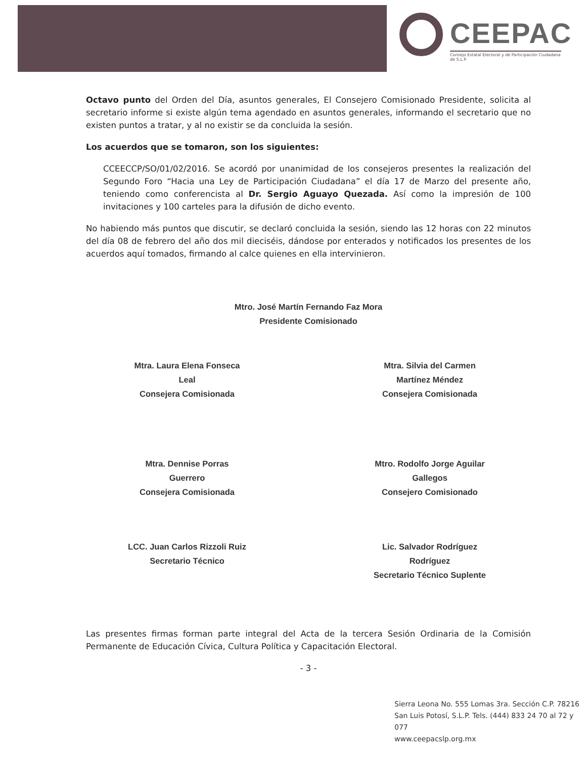CEEPAC
Consejo Estatal Electoral y de Participación Ciudadana de S.L.P.
Octavo punto del Orden del Día, asuntos generales, El Consejero Comisionado Presidente, solicita al secretario informe si existe algún tema agendado en asuntos generales, informando el secretario que no existen puntos a tratar, y al no existir se da concluida la sesión.
Los acuerdos que se tomaron, son los siguientes:
CCEECCP/SO/01/02/2016. Se acordó por unanimidad de los consejeros presentes la realización del Segundo Foro “Hacia una Ley de Participación Ciudadana” el día 17 de Marzo del presente año, teniendo como conferencista al Dr. Sergio Aguayo Quezada. Así como la impresión de 100 invitaciones y 100 carteles para la difusión de dicho evento.
No habiendo más puntos que discutir, se declaró concluida la sesión, siendo las 12 horas con 22 minutos del día 08 de febrero del año dos mil dieciséis, dándose por enterados y notificados los presentes de los acuerdos aquí tomados, firmando al calce quienes en ella intervinieron.
Mtro. José Martín Fernando Faz Mora
Presidente Comisionado
Mtra. Laura Elena Fonseca
Leal
Consejera Comisionada
Mtra. Silvia del Carmen
Martínez Méndez
Consejera Comisionada
Mtra. Dennise Porras
Guerrero
Consejera Comisionada
Mtro. Rodolfo Jorge Aguilar
Gallegos
Consejero Comisionado
LCC. Juan Carlos Rizzoli Ruiz
Secretario Técnico
Lic. Salvador Rodríguez
Rodríguez
Secretario Técnico Suplente
Las presentes firmas forman parte integral del Acta de la tercera Sesión Ordinaria de la Comisión Permanente de Educación Cívica, Cultura Política y Capacitación Electoral.
- 3 -
Sierra Leona No. 555 Lomas 3ra. Sección C.P. 78216
San Luis Potosí, S.L.P. Tels. (444) 833 24 70 al 72 y 077
www.ceepacslp.org.mx